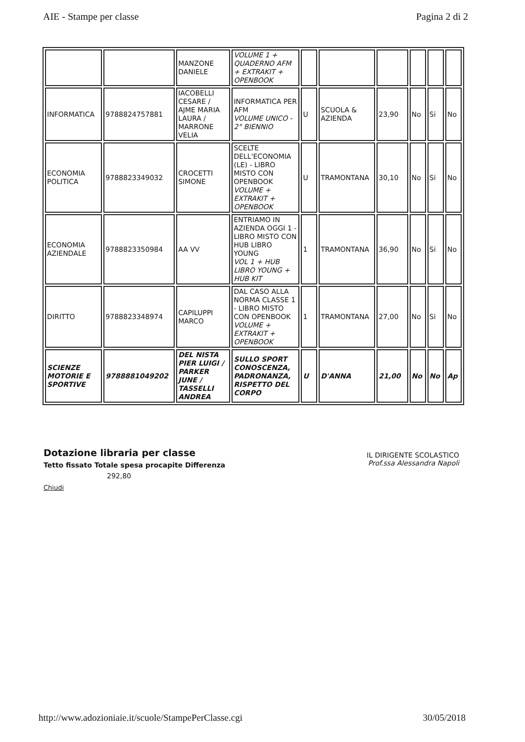AIE - Stampe per classe Pagina 2 di 2
| | | MANZONE DANIELE | VOLUME 1 + QUADERNO AFM + EXTRAKIT + OPENBOOK | | | | | | |
| INFORMATICA | 9788824757881 | IACOBELLI CESARE / AJME MARIA LAURA / MARRONE VELIA | INFORMATICA PER AFM VOLUME UNICO - 2° BIENNIO | U | SCUOLA & AZIENDA | 23,90 | No | Si | No |
| ECONOMIA POLITICA | 9788823349032 | CROCETTI SIMONE | SCELTE DELL'ECONOMIA (LE) - LIBRO MISTO CON OPENBOOK VOLUME + EXTRAKIT + OPENBOOK | U | TRAMONTANA | 30,10 | No | Si | No |
| ECONOMIA AZIENDALE | 9788823350984 | AA VV | ENTRIAMO IN AZIENDA OGGI 1 - LIBRO MISTO CON HUB LIBRO YOUNG VOL 1 + HUB LIBRO YOUNG + HUB KIT | 1 | TRAMONTANA | 36,90 | No | Si | No |
| DIRITTO | 9788823348974 | CAPILUPPI MARCO | DAL CASO ALLA NORMA CLASSE 1 - LIBRO MISTO CON OPENBOOK VOLUME + EXTRAKIT + OPENBOOK | 1 | TRAMONTANA | 27,00 | No | Si | No |
| SCIENZE MOTORIE E SPORTIVE | 9788881049202 | DEL NISTA PIER LUIGI / PARKER JUNE / TASSELLI ANDREA | SULLO SPORT CONOSCENZA, PADRONANZA, RISPETTO DEL CORPO | U | D'ANNA | 21,00 | No | No | Ap |
Dotazione libraria per classe
Tetto fissato Totale spesa procapite Differenza
292,80
Chiudi
IL DIRIGENTE SCOLASTICO
Prof.ssa Alessandra Napoli
http://www.adozioniaie.it/scuole/StampePerClasse.cgi 30/05/2018